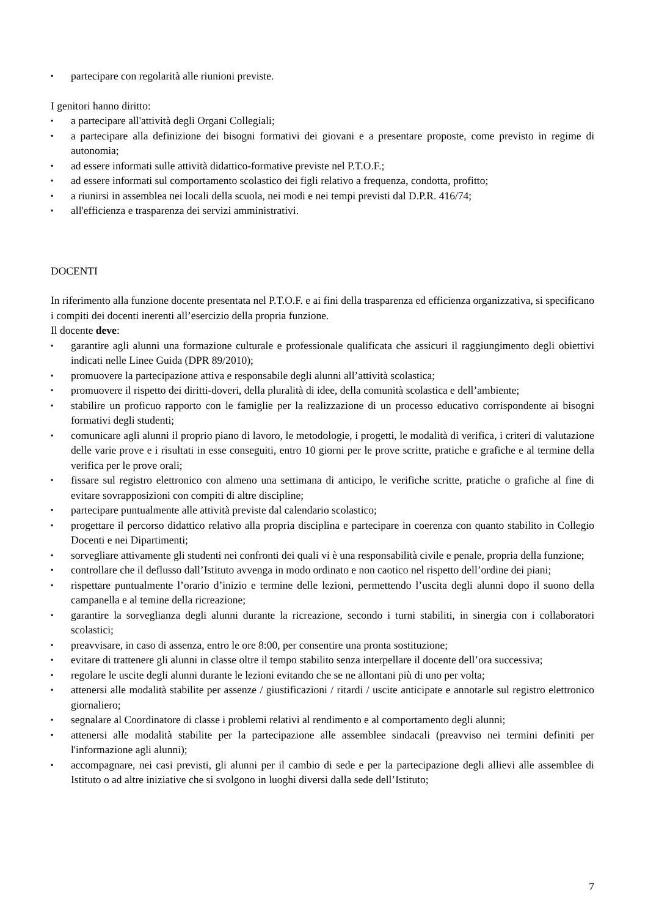▪ partecipare con regolarità alle riunioni previste.
I genitori hanno diritto:
▪ a partecipare all'attività degli Organi Collegiali;
▪ a partecipare alla definizione dei bisogni formativi dei giovani e a presentare proposte, come previsto in regime di autonomia;
▪ ad essere informati sulle attività didattico-formative previste nel P.T.O.F.;
▪ ad essere informati sul comportamento scolastico dei figli relativo a frequenza, condotta, profitto;
▪ a riunirsi in assemblea nei locali della scuola, nei modi e nei tempi previsti dal D.P.R. 416/74;
▪ all'efficienza e trasparenza dei servizi amministrativi.
DOCENTI
In riferimento alla funzione docente presentata nel P.T.O.F. e ai fini della trasparenza ed efficienza organizzativa, si specificano i compiti dei docenti inerenti all’esercizio della propria funzione.
Il docente deve:
▪ garantire agli alunni una formazione culturale e professionale qualificata che assicuri il raggiungimento degli obiettivi indicati nelle Linee Guida (DPR 89/2010);
▪ promuovere la partecipazione attiva e responsabile degli alunni all’attività scolastica;
▪ promuovere il rispetto dei diritti-doveri, della pluralità di idee, della comunità scolastica e dell’ambiente;
▪ stabilire un proficuo rapporto con le famiglie per la realizzazione di un processo educativo corrispondente ai bisogni formativi degli studenti;
▪ comunicare agli alunni il proprio piano di lavoro, le metodologie, i progetti, le modalità di verifica, i criteri di valutazione delle varie prove e i risultati in esse conseguiti, entro 10 giorni per le prove scritte, pratiche e grafiche e al termine della verifica per le prove orali;
▪ fissare sul registro elettronico con almeno una settimana di anticipo, le verifiche scritte, pratiche o grafiche al fine di evitare sovrapposizioni con compiti di altre discipline;
▪ partecipare puntualmente alle attività previste dal calendario scolastico;
▪ progettare il percorso didattico relativo alla propria disciplina e partecipare in coerenza con quanto stabilito in Collegio Docenti e nei Dipartimenti;
▪ sorvegliare attivamente gli studenti nei confronti dei quali vi è una responsabilità civile e penale, propria della funzione;
▪ controllare che il deflusso dall’Istituto avvenga in modo ordinato e non caotico nel rispetto dell’ordine dei piani;
▪ rispettare puntualmente l’orario d’inizio e termine delle lezioni, permettendo l’uscita degli alunni dopo il suono della campanella e al temine della ricreazione;
▪ garantire la sorveglianza degli alunni durante la ricreazione, secondo i turni stabiliti, in sinergia con i collaboratori scolastici;
▪ preavvisare, in caso di assenza, entro le ore 8:00, per consentire una pronta sostituzione;
▪ evitare di trattenere gli alunni in classe oltre il tempo stabilito senza interpellare il docente dell’ora successiva;
▪ regolare le uscite degli alunni durante le lezioni evitando che se ne allontani più di uno per volta;
▪ attenersi alle modalità stabilite per assenze / giustificazioni / ritardi / uscite anticipate e annotarle sul registro elettronico giornaliero;
▪ segnalare al Coordinatore di classe i problemi relativi al rendimento e al comportamento degli alunni;
▪ attenersi alle modalità stabilite per la partecipazione alle assemblee sindacali (preavviso nei termini definiti per l'informazione agli alunni);
▪ accompagnare, nei casi previsti, gli alunni per il cambio di sede e per la partecipazione degli allievi alle assemblee di Istituto o ad altre iniziative che si svolgono in luoghi diversi dalla sede dell’Istituto;
7